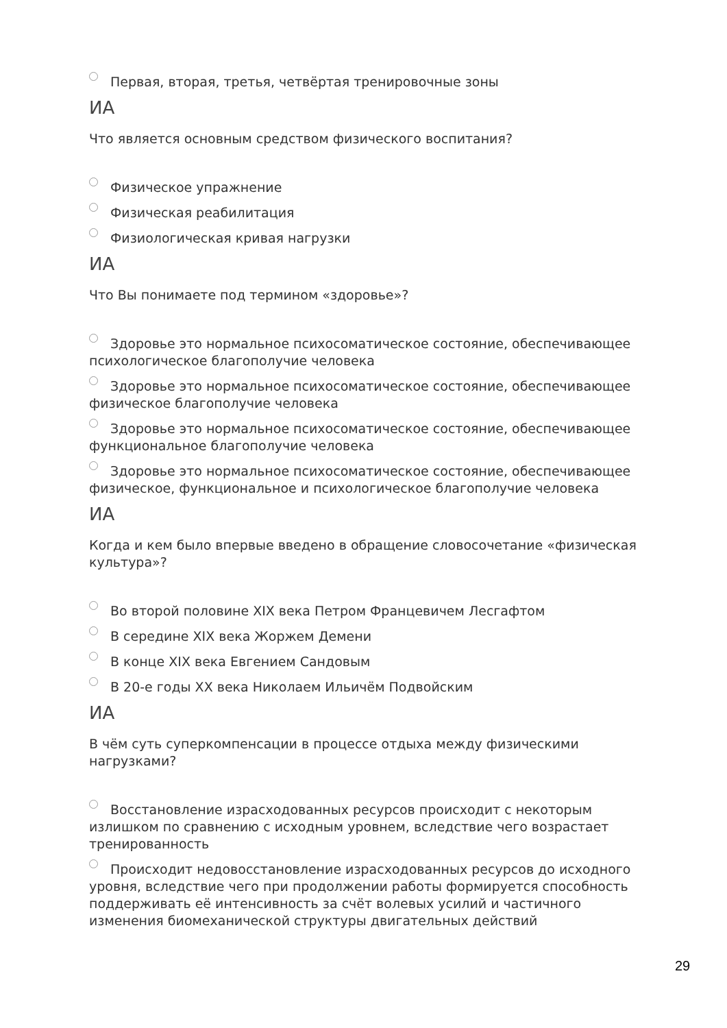Первая, вторая, третья, четвёртая тренировочные зоны
ИА
Что является основным средством физического воспитания?
Физическое упражнение
Физическая реабилитация
Физиологическая кривая нагрузки
ИА
Что Вы понимаете под термином «здоровье»?
Здоровье это нормальное психосоматическое состояние, обеспечивающее психологическое благополучие человека
Здоровье это нормальное психосоматическое состояние, обеспечивающее физическое благополучие человека
Здоровье это нормальное психосоматическое состояние, обеспечивающее функциональное благополучие человека
Здоровье это нормальное психосоматическое состояние, обеспечивающее физическое, функциональное и психологическое благополучие человека
ИА
Когда и кем было впервые введено в обращение словосочетание «физическая культура»?
Во второй половине XIX века Петром Францевичем Лесгафтом
В середине XIX века Жоржем Демени
В конце XIX века Евгением Сандовым
В 20-е годы XX века Николаем Ильичём Подвойским
ИА
В чём суть суперкомпенсации в процессе отдыха между физическими нагрузками?
Восстановление израсходованных ресурсов происходит с некоторым излишком по сравнению с исходным уровнем, вследствие чего возрастает тренированность
Происходит недовосстановление израсходованных ресурсов до исходного уровня, вследствие чего при продолжении работы формируется способность поддерживать её интенсивность за счёт волевых усилий и частичного изменения биомеханической структуры двигательных действий
29